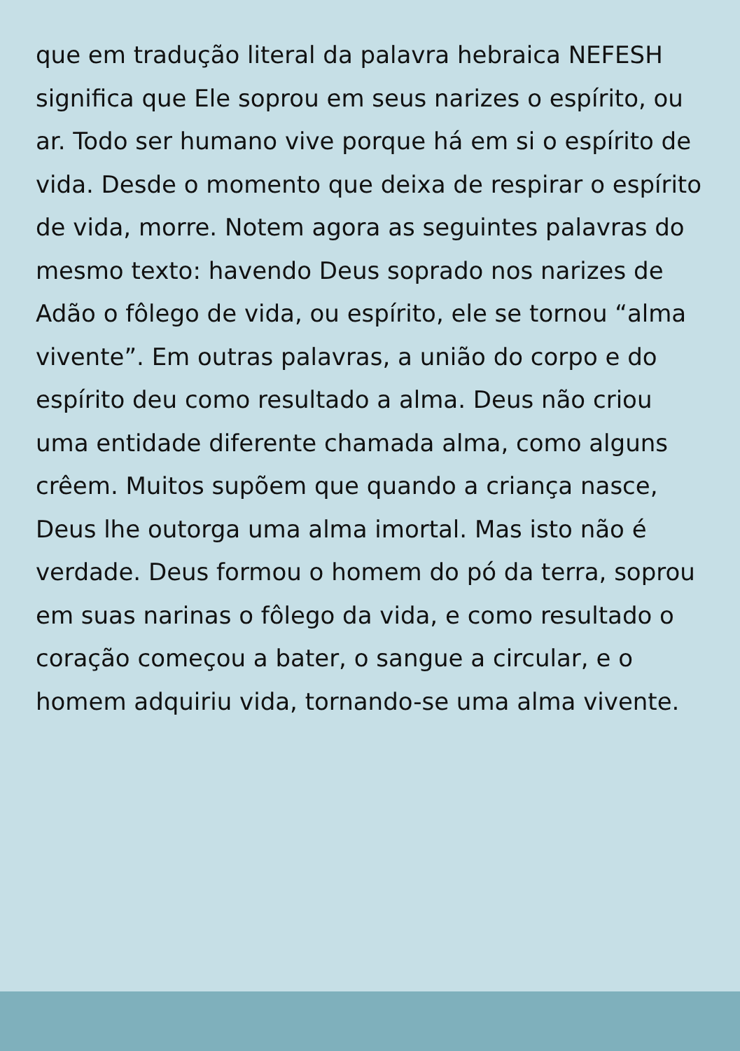que em tradução literal da palavra hebraica NEFESH significa que Ele soprou em seus narizes o espírito, ou ar. Todo ser humano vive porque há em si o espírito de vida. Desde o momento que deixa de respirar o espírito de vida, morre. Notem agora as seguintes palavras do mesmo texto: havendo Deus soprado nos narizes de Adão o fôlego de vida, ou espírito, ele se tornou “alma vivente”. Em outras palavras, a união do corpo e do espírito deu como resultado a alma. Deus não criou uma entidade diferente chamada alma, como alguns crêem. Muitos supõem que quando a criança nasce, Deus lhe outorga uma alma imortal. Mas isto não é verdade. Deus formou o homem do pó da terra, soprou em suas narinas o fôlego da vida, e como resultado o coração começou a bater, o sangue a circular, e o homem adquiriu vida, tornando-se uma alma vivente.